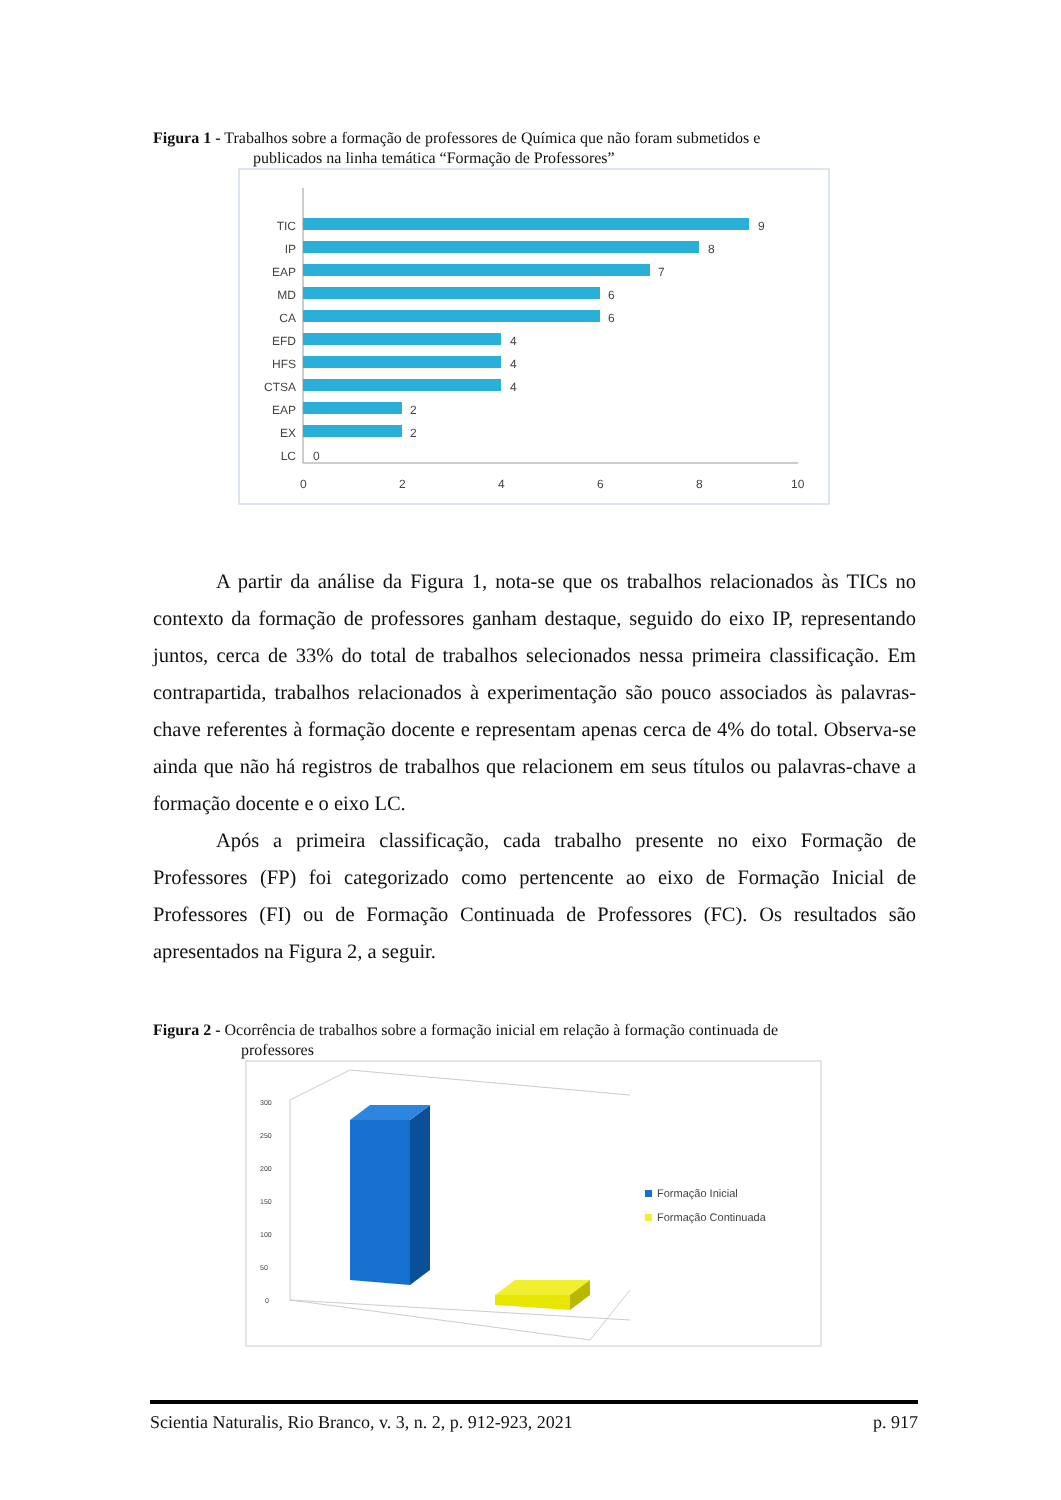Figura 1 - Trabalhos sobre a formação de professores de Química que não foram submetidos e
publicados na linha temática “Formação de Professores”
TIC
IP
EAP
MD
CA
EFD
HFS
CTSA
EAP
EX
LC
9
8
7
6
6
4
4
4
2
2
0
0
2
4
6
8
10
A partir da análise da Figura 1, nota-se que os trabalhos relacionados às TICs no contexto da formação de professores ganham destaque, seguido do eixo IP, representando juntos, cerca de 33% do total de trabalhos selecionados nessa primeira classificação. Em contrapartida, trabalhos relacionados à experimentação são pouco associados às palavras-chave referentes à formação docente e representam apenas cerca de 4% do total. Observa-se ainda que não há registros de trabalhos que relacionem em seus títulos ou palavras-chave a formação docente e o eixo LC.
Após a primeira classificação, cada trabalho presente no eixo Formação de Professores (FP) foi categorizado como pertencente ao eixo de Formação Inicial de Professores (FI) ou de Formação Continuada de Professores (FC). Os resultados são apresentados na Figura 2, a seguir.
Figura 2 - Ocorrência de trabalhos sobre a formação inicial em relação à formação continuada de
professores
300
250
200
150
100
50
0
Formação Inicial
Formação Continuada
Scientia Naturalis, Rio Branco, v. 3, n. 2, p. 912-923, 2021 p. 917